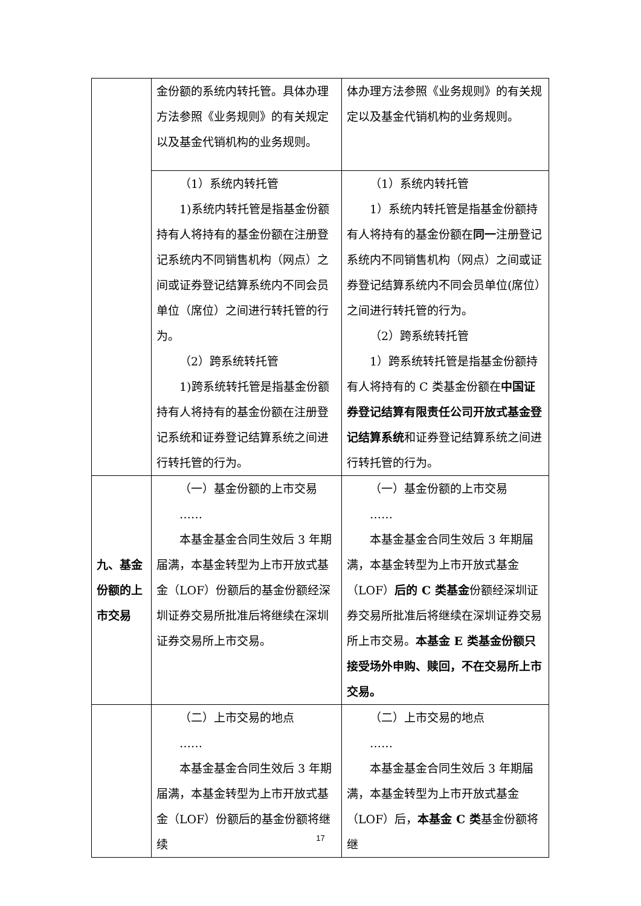| | 金份额的系统内转托管。具体办理方法参照《业务规则》的有关规定以及基金代销机构的业务规则。 | 体办理方法参照《业务规则》的有关规定以及基金代销机构的业务规则。 |
| | （1）系统内转托管 1)系统内转托管是指基金份额持有人将持有的基金份额在注册登记系统内不同销售机构（网点）之间或证券登记结算系统内不同会员单位（席位）之间进行转托管的行为。 （2）跨系统转托管 1)跨系统转托管是指基金份额持有人将持有的基金份额在注册登记系统和证券登记结算系统之间进行转托管的行为。 | （1）系统内转托管 1）系统内转托管是指基金份额持有人将持有的基金份额在 同一 注册登记系统内不同销售机构（网点）之间或证券登记结算系统内不同会员单位(席位）之间进行转托管的行为。 （2）跨系统转托管 1）跨系统转托管是指基金份额持有人将持有的 C 类基金份额在 中国证券登记结算有限责任公司开放式基金登记结算系统 和证券登记结算系统之间进行转托管的行为。 |
| 九、基金份额的上市交易 | （一）基金份额的上市交易 …… 本基金基金合同生效后 3 年期届满，本基金转型为上市开放式基金（LOF）份额后的基金份额经深圳证券交易所批准后将继续在深圳证券交易所上市交易。 | （一）基金份额的上市交易 …… 本基金基金合同生效后 3 年期届满，本基金转型为上市开放式基金（LOF） 后的 C 类基金 份额经深圳证券交易所批准后将继续在深圳证券交易所上市交易。 本基金 E 类基金份额只接受场外申购、赎回，不在交易所上市交易。 |
| | （二）上市交易的地点 …… 本基金基金合同生效后 3 年期届满，本基金转型为上市开放式基金（LOF）份额后的基金份额将继续 | （二）上市交易的地点 …… 本基金基金合同生效后 3 年期届满，本基金转型为上市开放式基金（LOF）后， 本基金 C 类 基金份额将继 |
17